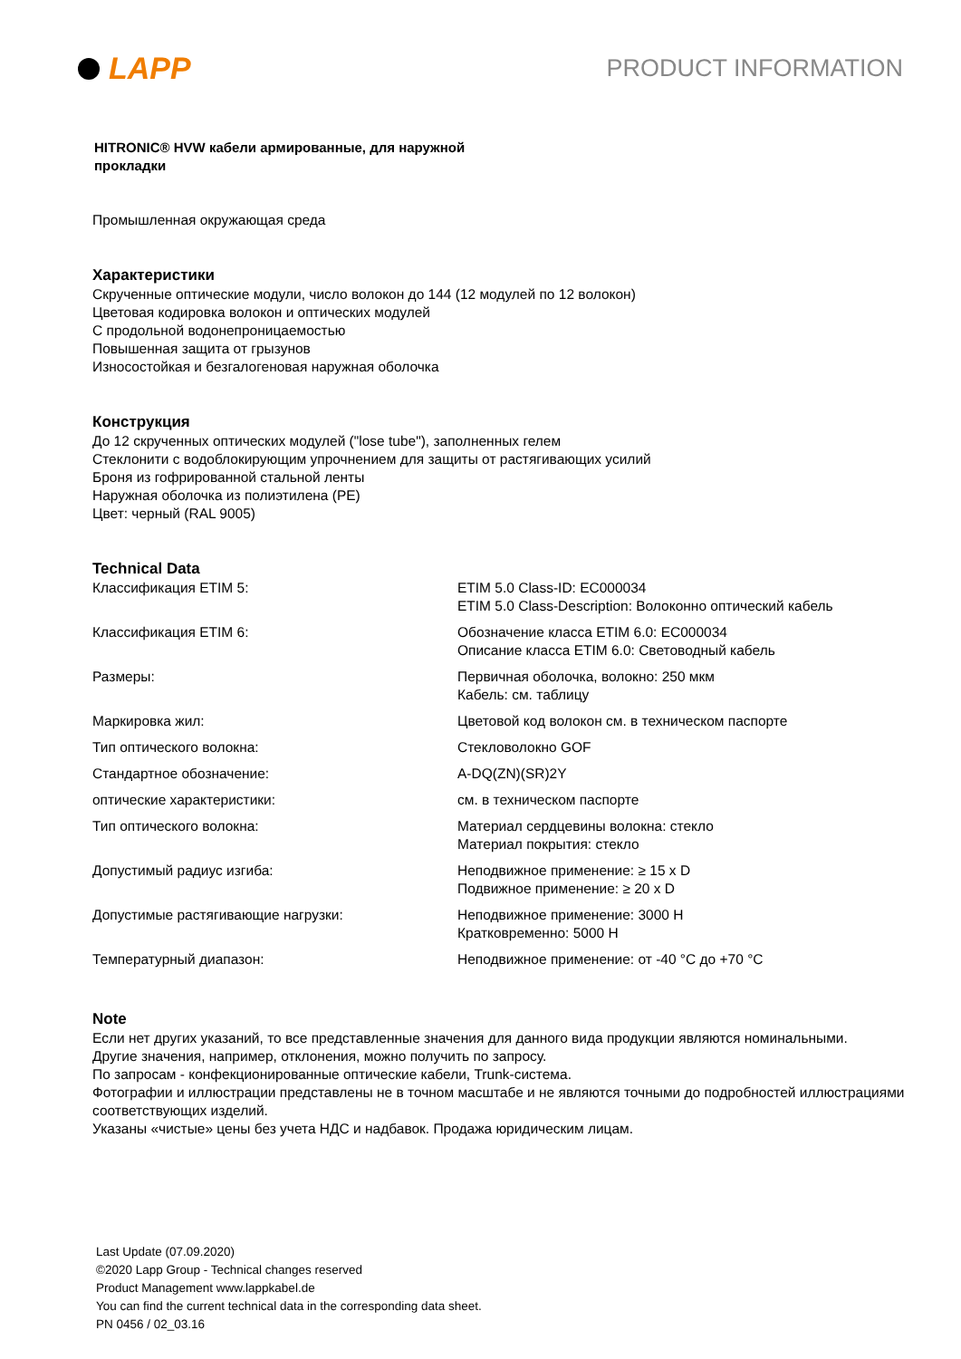LAPP
PRODUCT INFORMATION
HITRONIC® HVW кабели армированные, для наружной
прокладки
Промышленная окружающая среда
Характеристики
Скрученные оптические модули, число волокон до 144 (12 модулей по 12 волокон)
Цветовая кодировка волокон и оптических модулей
С продольной водонепроницаемостью
Повышенная защита от грызунов
Износостойкая и безгалогеновая наружная оболочка
Конструкция
До 12 скрученных оптических модулей ("lose tube"), заполненных гелем
Стеклонити с водоблокирующим упрочнением для защиты от растягивающих усилий
Броня из гофрированной стальной ленты
Наружная оболочка из полиэтилена (PE)
Цвет: черный (RAL 9005)
Technical Data
| Классификация ETIM 5: | ETIM 5.0 Class-ID: EC000034 ETIM 5.0 Class-Description: Волоконно оптический кабель |
| Классификация ETIM 6: | Обозначение класса ETIM 6.0: EC000034 Описание класса ETIM 6.0: Световодный кабель |
| Размеры: | Первичная оболочка, волокно: 250 мкм Кабель: см. таблицу |
| Маркировка жил: | Цветовой код волокон см. в техническом паспорте |
| Тип оптического волокна: | Стекловолокно GOF |
| Стандартное обозначение: | A-DQ(ZN)(SR)2Y |
| оптические характеристики: | см. в техническом паспорте |
| Тип оптического волокна: | Материал сердцевины волокна: стекло Материал покрытия: стекло |
| Допустимый радиус изгиба: | Неподвижное применение: ≥ 15 x D Подвижное применение: ≥ 20 x D |
| Допустимые растягивающие нагрузки: | Неподвижное применение: 3000 Н Кратковременно: 5000 Н |
| Температурный диапазон: | Неподвижное применение: от -40 °C до +70 °C |
Note
Если нет других указаний, то все представленные значения для данного вида продукции являются номинальными.
Другие значения, например, отклонения, можно получить по запросу.
По запросам - конфекционированные оптические кабели, Trunk-система.
Фотографии и иллюстрации представлены не в точном масштабе и не являются точными до подробностей иллюстрациями соответствующих изделий.
Указаны «чистые» цены без учета НДС и надбавок. Продажа юридическим лицам.
Last Update (07.09.2020)
©2020 Lapp Group - Technical changes reserved
Product Management www.lappkabel.de
You can find the current technical data in the corresponding data sheet.
PN 0456 / 02_03.16